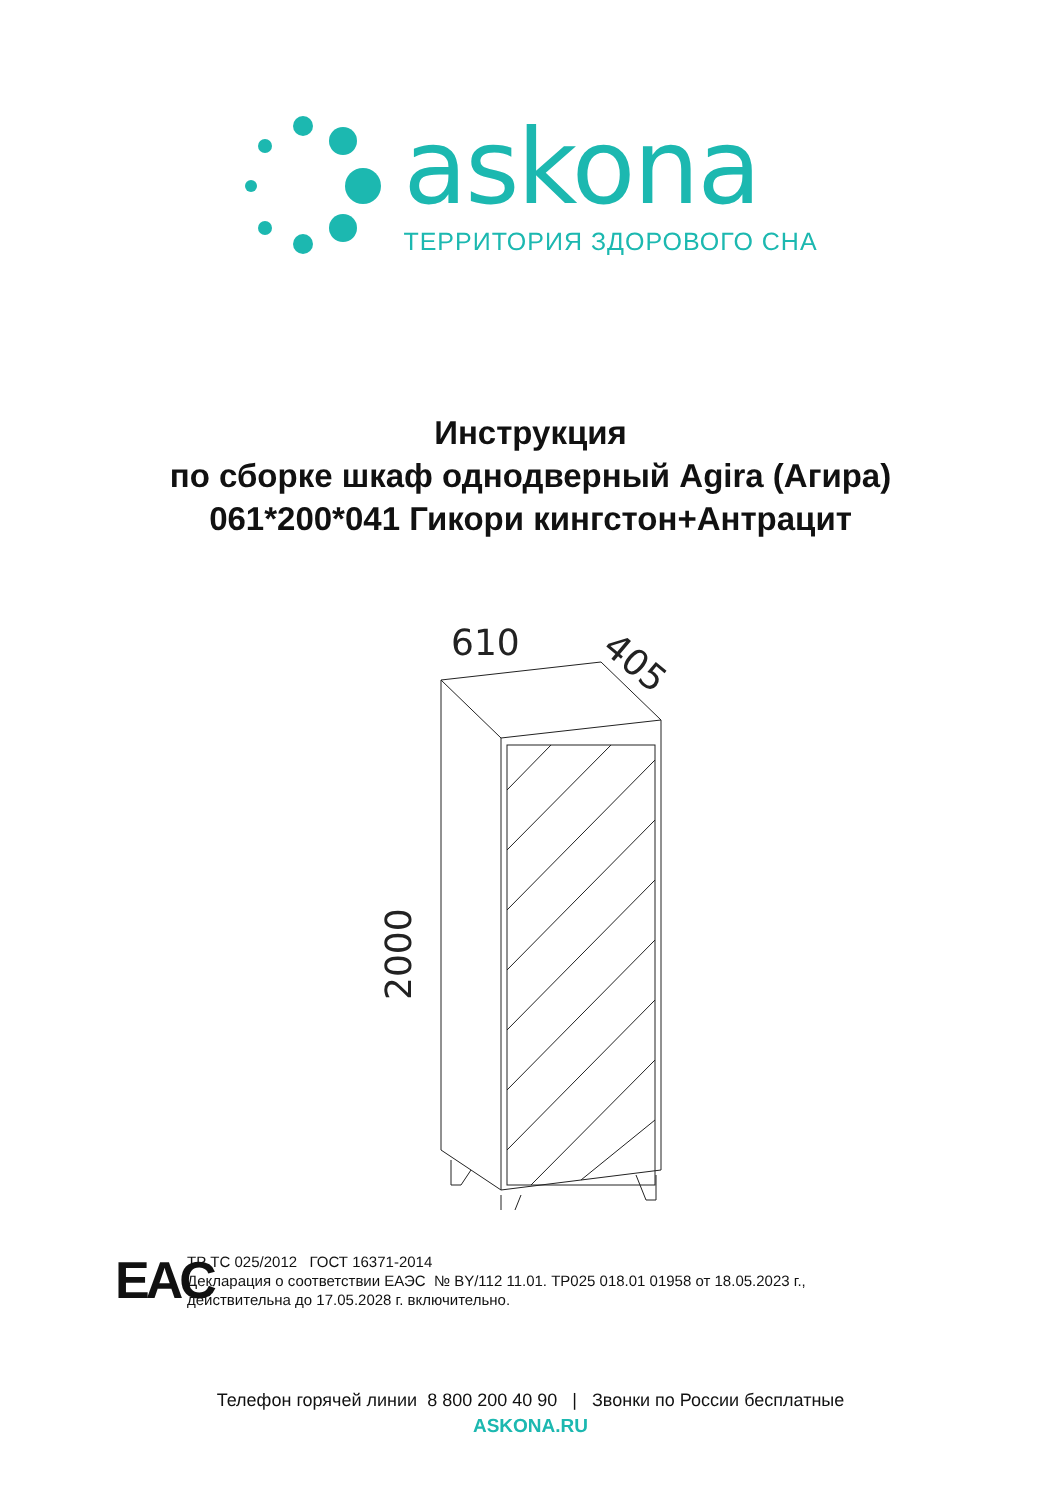askona
ТЕРРИТОРИЯ ЗДОРОВОГО СНА
Инструкция
по сборке шкаф однодверный Agira (Агира)
061*200*041 Гикори кингстон+Антрацит
610
405
2000
EAC
ТР ТС 025/2012 ГОСТ 16371-2014
Декларация о соответствии ЕАЭС № BY/112 11.01. ТР025 018.01 01958 от 18.05.2023 г.,
действительна до 17.05.2028 г. включительно.
Телефон горячей линии 8 800 200 40 90 | Звонки по России бесплатные
ASKONA.RU